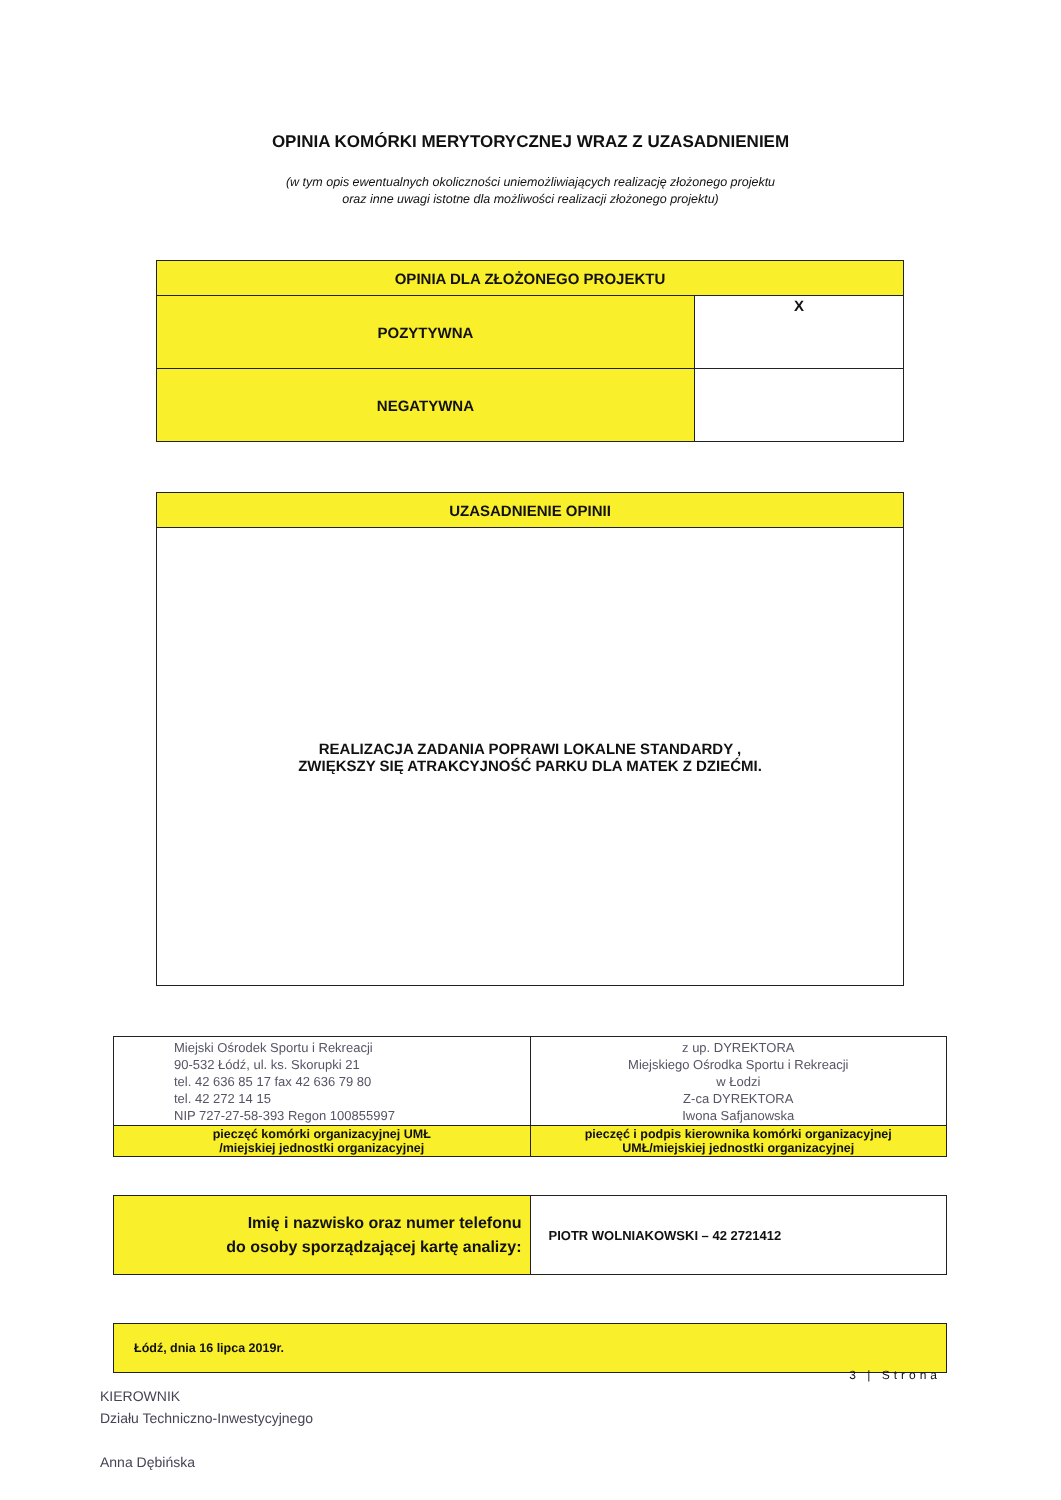OPINIA KOMÓRKI MERYTORYCZNEJ WRAZ Z UZASADNIENIEM
(w tym opis ewentualnych okoliczności uniemożliwiających realizację złożonego projektu
oraz inne uwagi istotne dla możliwości realizacji złożonego projektu)
| OPINIA DLA ZŁOŻONEGO PROJEKTU | |
| --- | --- |
| POZYTYWNA | X |
| NEGATYWNA | |
| UZASADNIENIE OPINII |
| --- |
| REALIZACJA ZADANIA POPRAWI LOKALNE STANDARDY , ZWIĘKSZY SIĘ ATRAKCYJNOŚĆ PARKU DLA MATEK Z DZIEĆMI. |
| Miejski Ośrodek Sportu i Rekreacji 90-532 Łódź, ul. ks. Skorupki 21 tel. 42 636 85 17 fax 42 636 79 80 tel. 42 272 14 15 NIP 727-27-58-393 Regon 100855997 | z up. DYREKTORA Miejskiego Ośrodka Sportu i Rekreacji w Łodzi Z-ca DYREKTORA Iwona Safjanowska |
| pieczęć komórki organizacyjnej UMŁ /miejskiej jednostki organizacyjnej | pieczęć i podpis kierownika komórki organizacyjnej UMŁ/miejskiej jednostki organizacyjnej |
| Imię i nazwisko oraz numer telefonu do osoby sporządzającej kartę analizy: | PIOTR WOLNIAKOWSKI – 42 2721412 |
| Łódź, dnia 16 lipca 2019r. |
KIEROWNIK
Działu Techniczno-Inwestycyjnego
Anna Dębińska
3 | Strona